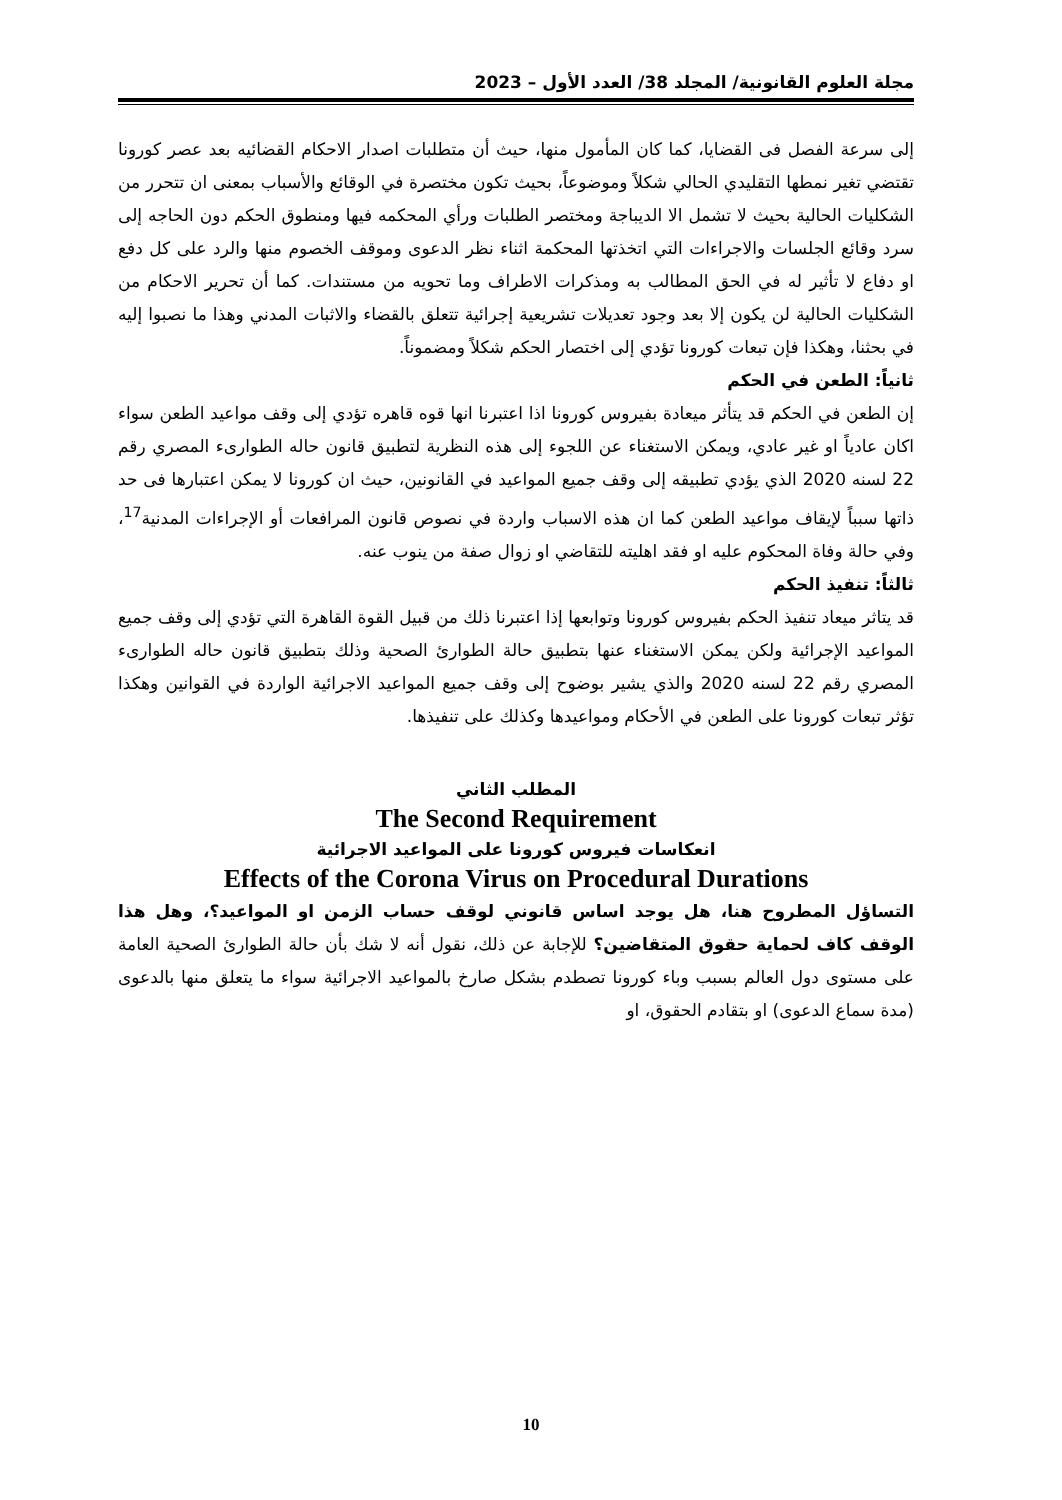مجلة العلوم القانونية/ المجلد 38/ العدد الأول – 2023
إلى سرعة الفصل فى القضايا، كما كان المأمول منها، حيث أن متطلبات اصدار الاحكام القضائيه بعد عصر كورونا تقتضي تغير نمطها التقليدي الحالي شكلاً وموضوعاً، بحيث تكون مختصرة في الوقائع والأسباب بمعنى ان تتحرر من الشكليات الحالية بحيث لا تشمل الا الديباجة ومختصر الطلبات ورأي المحكمه فيها ومنطوق الحكم دون الحاجه إلى سرد وقائع الجلسات والاجراءات التي اتخذتها المحكمة اثناء نظر الدعوى وموقف الخصوم منها والرد على كل دفع او دفاع لا تأثير له في الحق المطالب به ومذكرات الاطراف وما تحويه من مستندات. كما أن تحرير الاحكام من الشكليات الحالية لن يكون إلا بعد وجود تعديلات تشريعية إجرائية تتعلق بالقضاء والاثبات المدني وهذا ما نصبوا إليه في بحثنا، وهكذا فإن تبعات كورونا تؤدي إلى اختصار الحكم شكلاً ومضموناً.
ثانياً: الطعن في الحكم
إن الطعن في الحكم قد يتأثر ميعادة بفيروس كورونا اذا اعتبرنا انها قوه قاهره تؤدي إلى وقف مواعيد الطعن سواء اكان عادياً او غير عادي، ويمكن الاستغناء عن اللجوء إلى هذه النظرية لتطبيق قانون حاله الطوارىء المصري رقم 22 لسنه 2020 الذي يؤدي تطبيقه إلى وقف جميع المواعيد في القانونين، حيث ان كورونا لا يمكن اعتبارها فى حد ذاتها سبباً لإيقاف مواعيد الطعن كما ان هذه الاسباب واردة في نصوص قانون المرافعات أو الإجراءات المدنية<sup>17</sup>، وفي حالة وفاة المحكوم عليه او فقد اهليته للتقاضي او زوال صفة من ينوب عنه.
ثالثاً: تنفيذ الحكم
قد يتاثر ميعاد تنفيذ الحكم بفيروس كورونا وتوابعها إذا اعتبرنا ذلك من قبيل القوة القاهرة التي تؤدي إلى وقف جميع المواعيد الإجرائية ولكن يمكن الاستغناء عنها بتطبيق حالة الطوارئ الصحية وذلك بتطبيق قانون حاله الطوارىء المصري رقم 22 لسنه 2020 والذي يشير بوضوح إلى وقف جميع المواعيد الاجرائية الواردة في القوانين وهكذا تؤثر تبعات كورونا على الطعن في الأحكام ومواعيدها وكذلك على تنفيذها.
المطلب الثاني
The Second Requirement
انعكاسات فيروس كورونا على المواعيد الاجرائية
Effects of the Corona Virus on Procedural Durations
التساؤل المطروح هنا، هل يوجد اساس قانوني لوقف حساب الزمن او المواعيد؟، وهل هذا الوقف كاف لحماية حقوق المتقاضين؟ للإجابة عن ذلك، نقول أنه لا شك بأن حالة الطوارئ الصحية العامة على مستوى دول العالم بسبب وباء كورونا تصطدم بشكل صارخ بالمواعيد الاجرائية سواء ما يتعلق منها بالدعوى (مدة سماع الدعوى) او بتقادم الحقوق، او
10